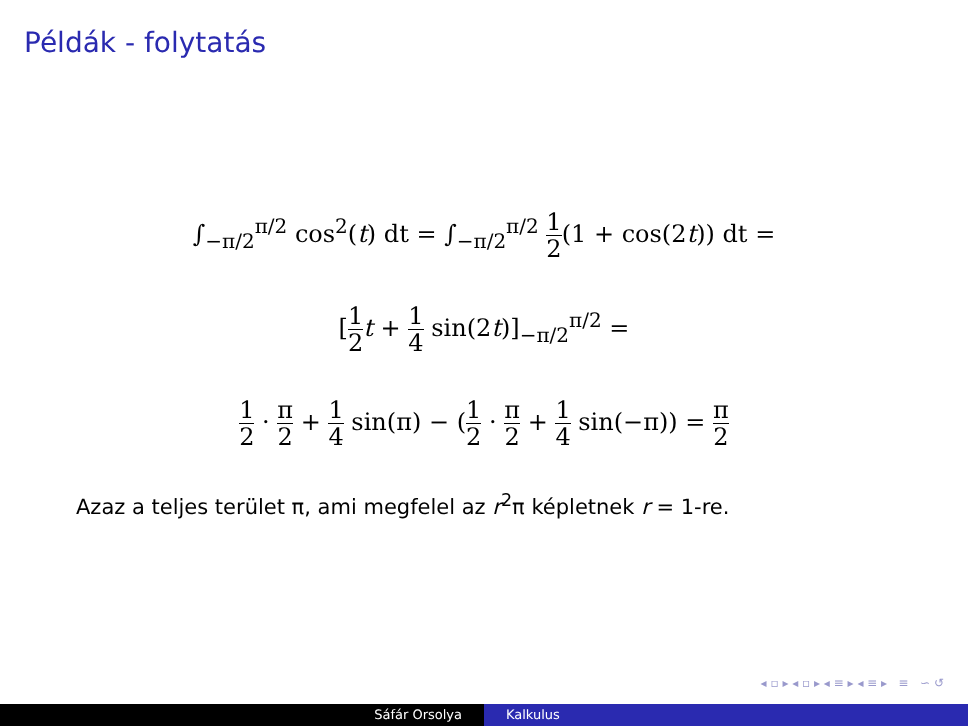Példák - folytatás
∫<sub>−π/2</sub><sup>π/2</sup> cos<sup>2</sup>(t) dt = ∫<sub>−π/2</sub><sup>π/2</sup> 1 2(1 + cos(2t)) dt =
[1 2 t + 1 4 sin(2t)]<sub>−π/2</sub><sup>π/2</sup> =
1 2 · π 2 + 1 4 sin(π) − (1 2 · π 2 + 1 4 sin(−π)) = π 2
Azaz a teljes terület π, ami megfelel az r<sup>2</sup>π képletnek r = 1-re.
◂ ▫ ▸ ◂ ▫ ▸ ◂ ≡ ▸ ◂ ≡ ▸ ≡ ∽ ↺
Sáfár Orsolya Kalkulus